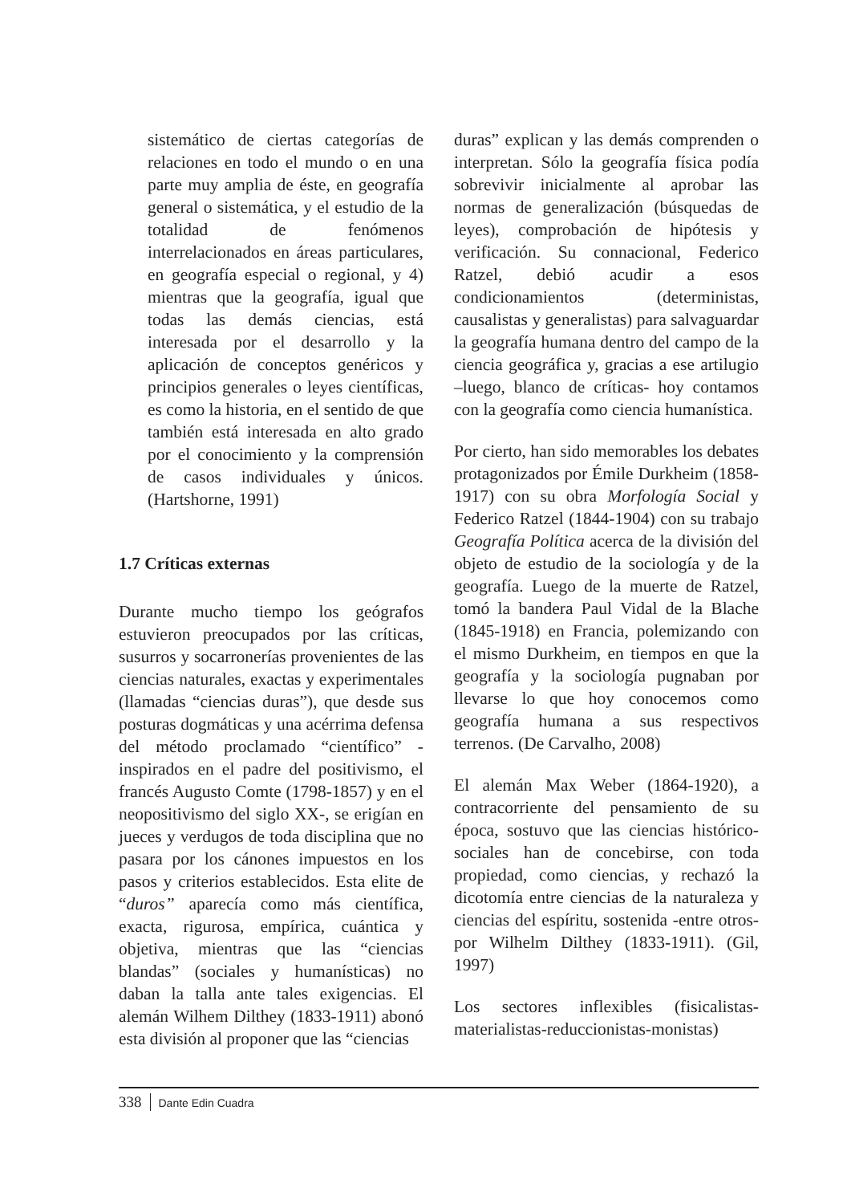sistemático de ciertas categorías de relaciones en todo el mundo o en una parte muy amplia de éste, en geografía general o sistemática, y el estudio de la totalidad de fenómenos interrelacionados en áreas particulares, en geografía especial o regional, y 4) mientras que la geografía, igual que todas las demás ciencias, está interesada por el desarrollo y la aplicación de conceptos genéricos y principios generales o leyes científicas, es como la historia, en el sentido de que también está interesada en alto grado por el conocimiento y la comprensión de casos individuales y únicos. (Hartshorne, 1991)
1.7 Críticas externas
Durante mucho tiempo los geógrafos estuvieron preocupados por las críticas, susurros y socarronerías provenientes de las ciencias naturales, exactas y experimentales (llamadas “ciencias duras”), que desde sus posturas dogmáticas y una acérrima defensa del método proclamado “científico” -inspirados en el padre del positivismo, el francés Augusto Comte (1798-1857) y en el neopositivismo del siglo XX-, se erigían en jueces y verdugos de toda disciplina que no pasara por los cánones impuestos en los pasos y criterios establecidos. Esta elite de “duros” aparecía como más científica, exacta, rigurosa, empírica, cuántica y objetiva, mientras que las “ciencias blandas” (sociales y humanísticas) no daban la talla ante tales exigencias. El alemán Wilhem Dilthey (1833-1911) abonó esta división al proponer que las “ciencias
duras” explican y las demás comprenden o interpretan. Sólo la geografía física podía sobrevivir inicialmente al aprobar las normas de generalización (búsquedas de leyes), comprobación de hipótesis y verificación. Su connacional, Federico Ratzel, debió acudir a esos condicionamientos (deterministas, causalistas y generalistas) para salvaguardar la geografía humana dentro del campo de la ciencia geográfica y, gracias a ese artilugio –luego, blanco de críticas- hoy contamos con la geografía como ciencia humanística.
Por cierto, han sido memorables los debates protagonizados por Émile Durkheim (1858-1917) con su obra Morfología Social y Federico Ratzel (1844-1904) con su trabajo Geografía Política acerca de la división del objeto de estudio de la sociología y de la geografía. Luego de la muerte de Ratzel, tomó la bandera Paul Vidal de la Blache (1845-1918) en Francia, polemizando con el mismo Durkheim, en tiempos en que la geografía y la sociología pugnaban por llevarse lo que hoy conocemos como geografía humana a sus respectivos terrenos. (De Carvalho, 2008)
El alemán Max Weber (1864-1920), a contracorriente del pensamiento de su época, sostuvo que las ciencias histórico-sociales han de concebirse, con toda propiedad, como ciencias, y rechazó la dicotomía entre ciencias de la naturaleza y ciencias del espíritu, sostenida -entre otros- por Wilhelm Dilthey (1833-1911). (Gil, 1997)
Los sectores inflexibles (fisicalistas-materialistas-reduccionistas-monistas)
338 Dante Edin Cuadra